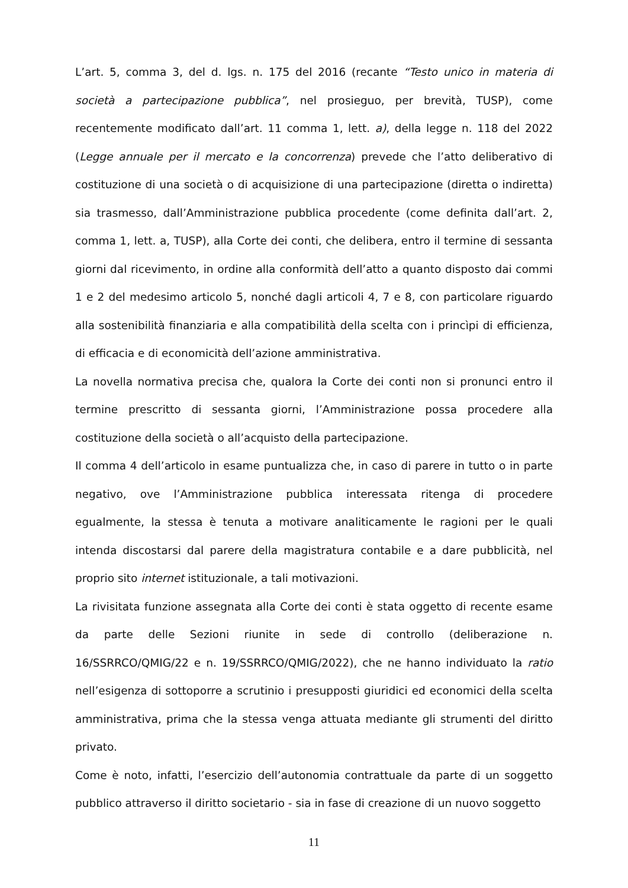L’art. 5, comma 3, del d. lgs. n. 175 del 2016 (recante “Testo unico in materia di società a partecipazione pubblica”, nel prosieguo, per brevità, TUSP), come recentemente modificato dall’art. 11 comma 1, lett. a), della legge n. 118 del 2022 (Legge annuale per il mercato e la concorrenza) prevede che l’atto deliberativo di costituzione di una società o di acquisizione di una partecipazione (diretta o indiretta) sia trasmesso, dall’Amministrazione pubblica procedente (come definita dall’art. 2, comma 1, lett. a, TUSP), alla Corte dei conti, che delibera, entro il termine di sessanta giorni dal ricevimento, in ordine alla conformità dell’atto a quanto disposto dai commi 1 e 2 del medesimo articolo 5, nonché dagli articoli 4, 7 e 8, con particolare riguardo alla sostenibilità finanziaria e alla compatibilità della scelta con i princìpi di efficienza, di efficacia e di economicità dell’azione amministrativa.
La novella normativa precisa che, qualora la Corte dei conti non si pronunci entro il termine prescritto di sessanta giorni, l’Amministrazione possa procedere alla costituzione della società o all’acquisto della partecipazione.
Il comma 4 dell’articolo in esame puntualizza che, in caso di parere in tutto o in parte negativo, ove l’Amministrazione pubblica interessata ritenga di procedere egualmente, la stessa è tenuta a motivare analiticamente le ragioni per le quali intenda discostarsi dal parere della magistratura contabile e a dare pubblicità, nel proprio sito internet istituzionale, a tali motivazioni.
La rivisitata funzione assegnata alla Corte dei conti è stata oggetto di recente esame da parte delle Sezioni riunite in sede di controllo (deliberazione n. 16/SSRRCO/QMIG/22 e n. 19/SSRRCO/QMIG/2022), che ne hanno individuato la ratio nell’esigenza di sottoporre a scrutinio i presupposti giuridici ed economici della scelta amministrativa, prima che la stessa venga attuata mediante gli strumenti del diritto privato.
Come è noto, infatti, l’esercizio dell’autonomia contrattuale da parte di un soggetto pubblico attraverso il diritto societario - sia in fase di creazione di un nuovo soggetto
11